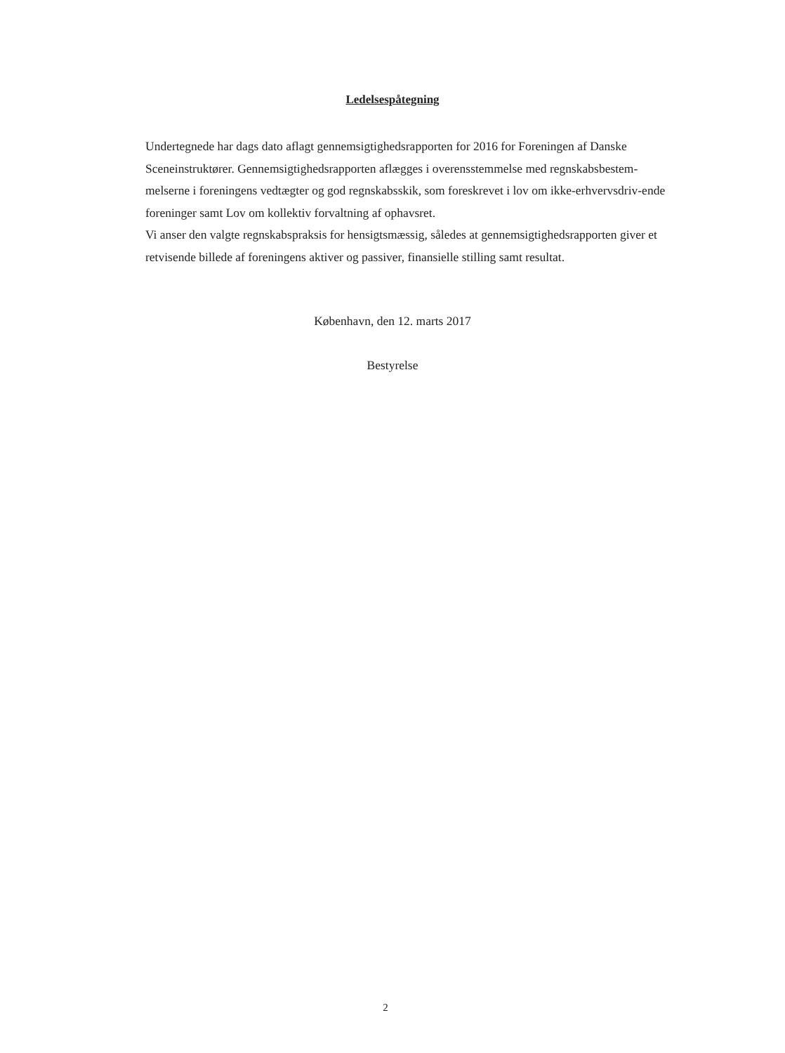Ledelsespåtegning
Undertegnede har dags dato aflagt gennemsigtighedsrapporten for 2016 for Foreningen af Danske Sceneinstruktører. Gennemsigtighedsrapporten aflægges i overensstemmelse med regnskabsbestem-melserne i foreningens vedtægter og god regnskabsskik, som foreskrevet i lov om ikke-erhvervsdriv-ende foreninger samt Lov om kollektiv forvaltning af ophavsret.
Vi anser den valgte regnskabspraksis for hensigtsmæssig, således at gennemsigtighedsrapporten giver et retvisende billede af foreningens aktiver og passiver, finansielle stilling samt resultat.
København, den 12. marts 2017
Bestyrelse
2